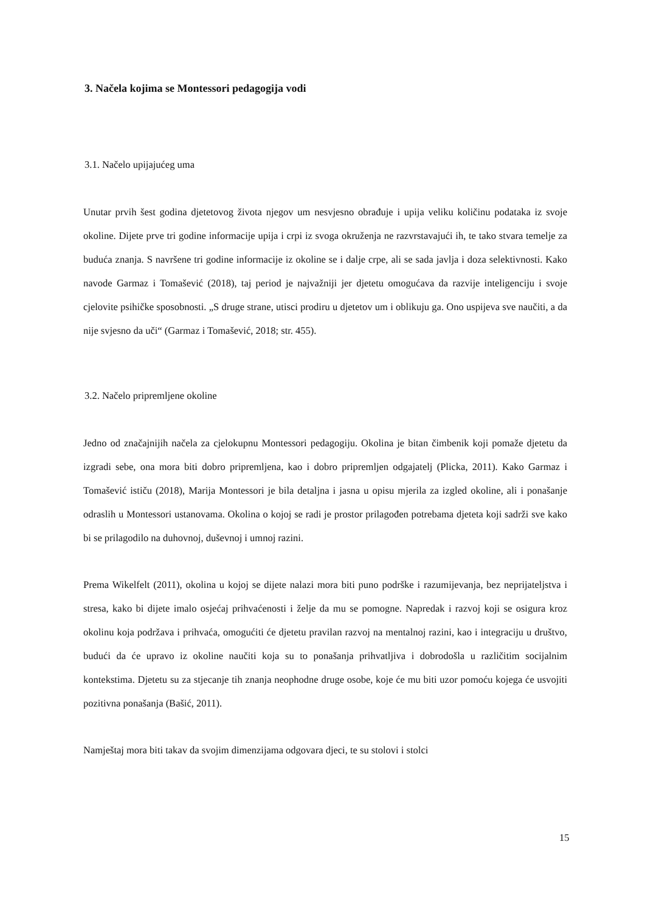3. Načela kojima se Montessori pedagogija vodi
3.1. Načelo upijajućeg uma
Unutar prvih šest godina djetetovog života njegov um nesvjesno obrađuje i upija veliku količinu podataka iz svoje okoline. Dijete prve tri godine informacije upija i crpi iz svoga okruženja ne razvrstavajući ih, te tako stvara temelje za buduća znanja. S navršene tri godine informacije iz okoline se i dalje crpe, ali se sada javlja i doza selektivnosti. Kako navode Garmaz i Tomašević (2018), taj period je najvažniji jer djetetu omogućava da razvije inteligenciju i svoje cjelovite psihičke sposobnosti. „S druge strane, utisci prodiru u djetetov um i oblikuju ga. Ono uspijeva sve naučiti, a da nije svjesno da uči“ (Garmaz i Tomašević, 2018; str. 455).
3.2. Načelo pripremljene okoline
Jedno od značajnijih načela za cjelokupnu Montessori pedagogiju. Okolina je bitan čimbenik koji pomaže djetetu da izgradi sebe, ona mora biti dobro pripremljena, kao i dobro pripremljen odgajatelj (Plicka, 2011). Kako Garmaz i Tomašević ističu (2018), Marija Montessori je bila detaljna i jasna u opisu mjerila za izgled okoline, ali i ponašanje odraslih u Montessori ustanovama. Okolina o kojoj se radi je prostor prilagođen potrebama djeteta koji sadrži sve kako bi se prilagodilo na duhovnoj, duševnoj i umnoj razini.
Prema Wikelfelt (2011), okolina u kojoj se dijete nalazi mora biti puno podrške i razumijevanja, bez neprijateljstva i stresa, kako bi dijete imalo osjećaj prihvaćenosti i želje da mu se pomogne. Napredak i razvoj koji se osigura kroz okolinu koja podržava i prihvaća, omogućiti će djetetu pravilan razvoj na mentalnoj razini, kao i integraciju u društvo, budući da će upravo iz okoline naučiti koja su to ponašanja prihvatljiva i dobrodošla u različitim socijalnim kontekstima. Djetetu su za stjecanje tih znanja neophodne druge osobe, koje će mu biti uzor pomoću kojega će usvojiti pozitivna ponašanja (Bašić, 2011).
Namještaj mora biti takav da svojim dimenzijama odgovara djeci, te su stolovi i stolci
15